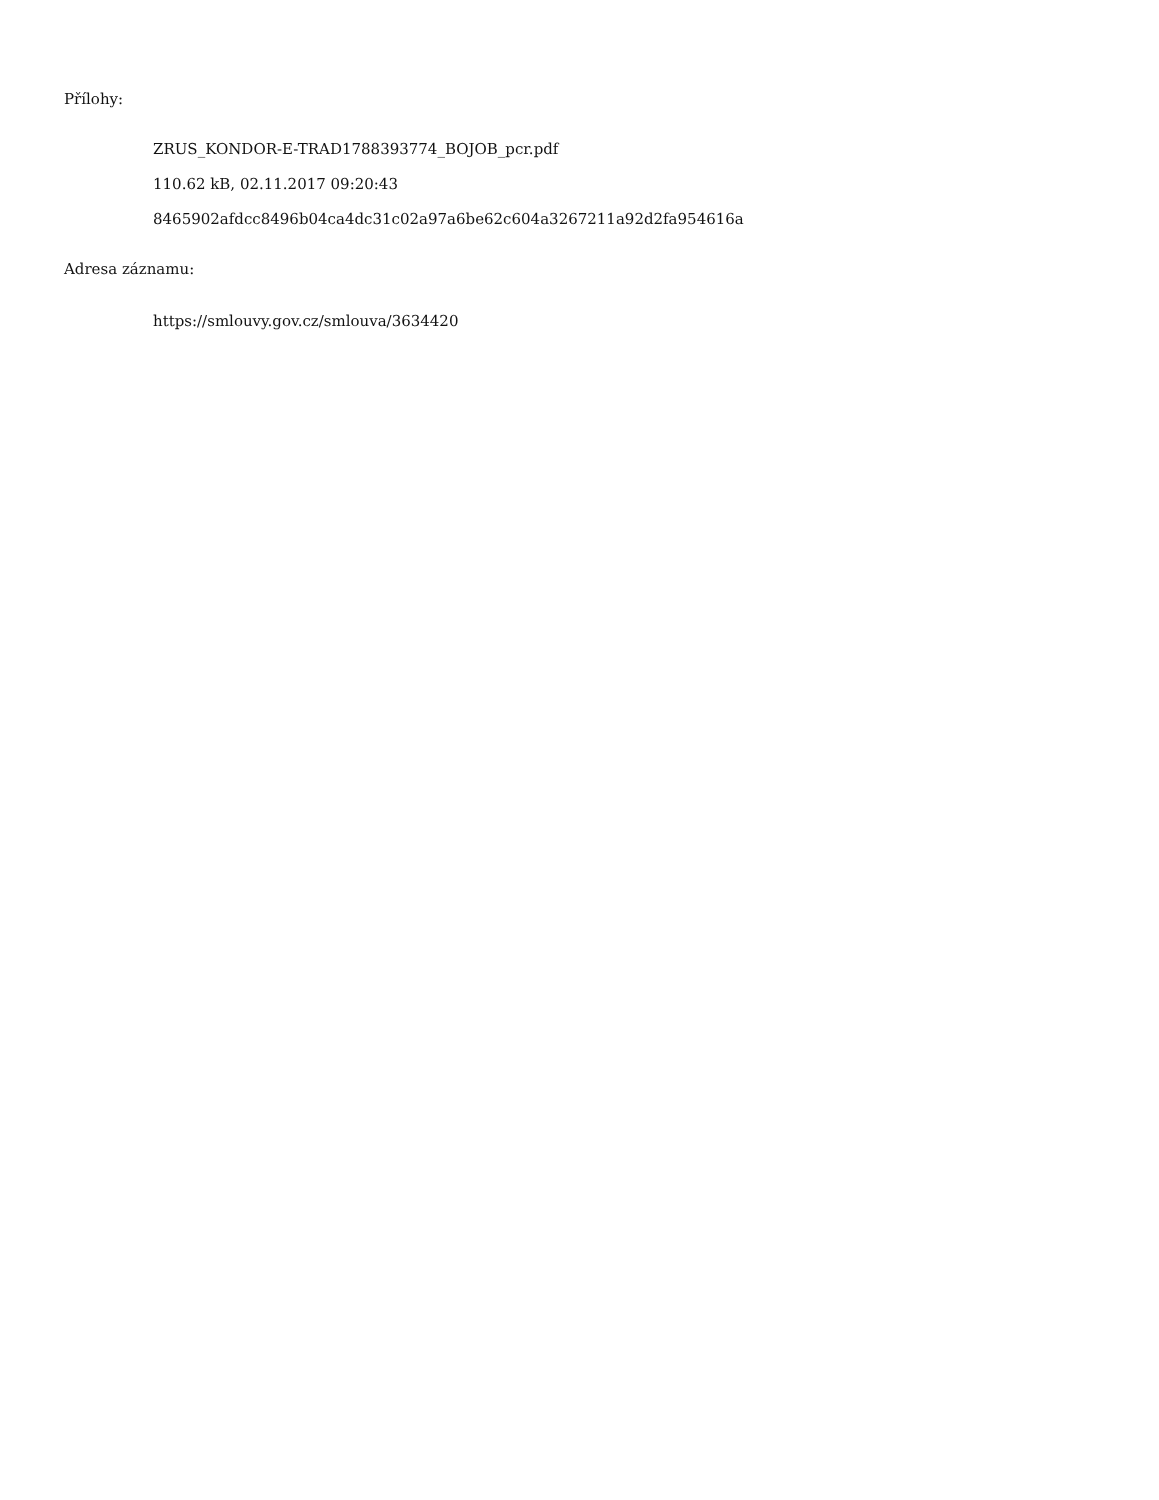Přílohy:
ZRUS_KONDOR-E-TRAD1788393774_BOJOB_pcr.pdf
110.62 kB, 02.11.2017 09:20:43
8465902afdcc8496b04ca4dc31c02a97a6be62c604a3267211a92d2fa954616a
Adresa záznamu:
https://smlouvy.gov.cz/smlouva/3634420